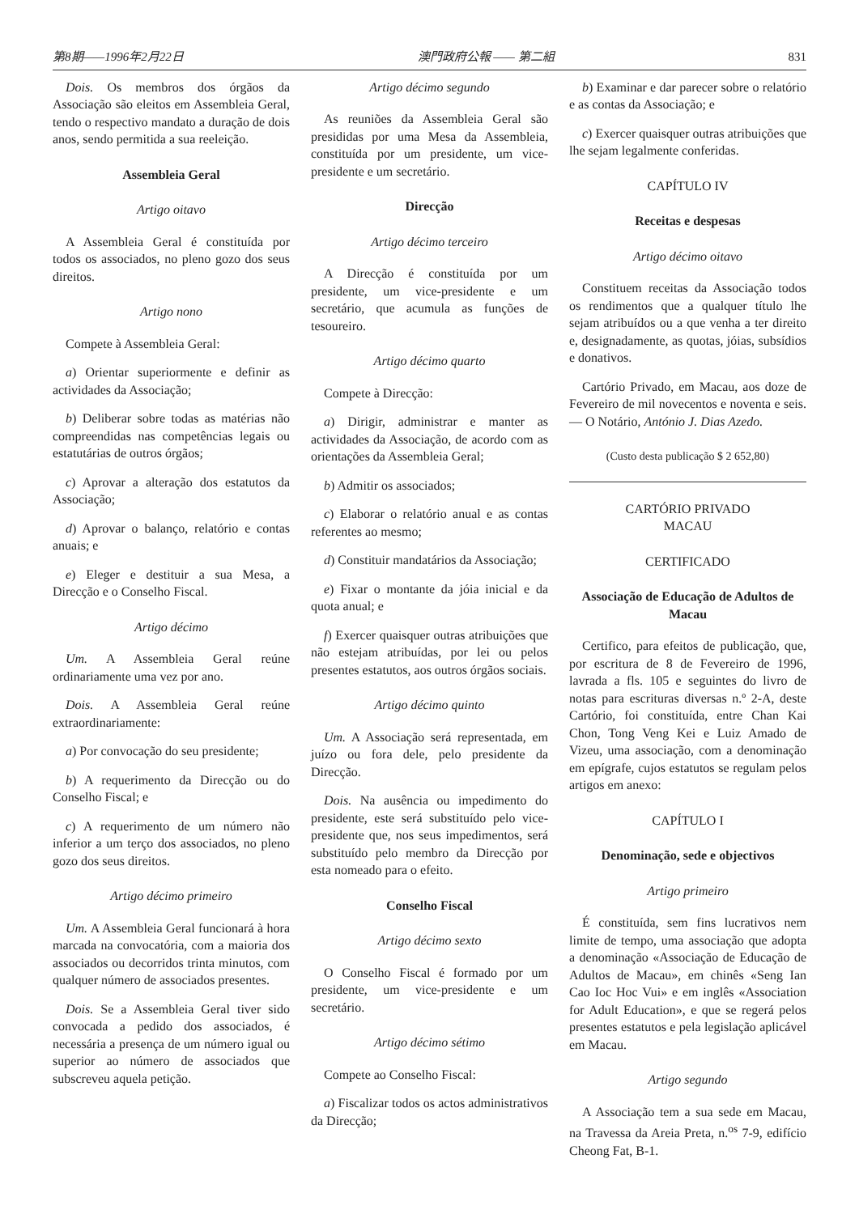第8期——1996年2月22日 澳門政府公報 —— 第二組 831
Dois. Os membros dos órgãos da Associação são eleitos em Assembleia Geral, tendo o respectivo mandato a duração de dois anos, sendo permitida a sua reeleição.
Assembleia Geral
Artigo oitavo
A Assembleia Geral é constituída por todos os associados, no pleno gozo dos seus direitos.
Artigo nono
Compete à Assembleia Geral:
a) Orientar superiormente e definir as actividades da Associação;
b) Deliberar sobre todas as matérias não compreendidas nas competências legais ou estatutárias de outros órgãos;
c) Aprovar a alteração dos estatutos da Associação;
d) Aprovar o balanço, relatório e contas anuais; e
e) Eleger e destituir a sua Mesa, a Direcção e o Conselho Fiscal.
Artigo décimo
Um. A Assembleia Geral reúne ordinariamente uma vez por ano.
Dois. A Assembleia Geral reúne extraordinariamente:
a) Por convocação do seu presidente;
b) A requerimento da Direcção ou do Conselho Fiscal; e
c) A requerimento de um número não inferior a um terço dos associados, no pleno gozo dos seus direitos.
Artigo décimo primeiro
Um. A Assembleia Geral funcionará à hora marcada na convocatória, com a maioria dos associados ou decorridos trinta minutos, com qualquer número de associados presentes.
Dois. Se a Assembleia Geral tiver sido convocada a pedido dos associados, é necessária a presença de um número igual ou superior ao número de associados que subscreveu aquela petição.
Artigo décimo segundo
As reuniões da Assembleia Geral são presididas por uma Mesa da Assembleia, constituída por um presidente, um vice-presidente e um secretário.
Direcção
Artigo décimo terceiro
A Direcção é constituída por um presidente, um vice-presidente e um secretário, que acumula as funções de tesoureiro.
Artigo décimo quarto
Compete à Direcção:
a) Dirigir, administrar e manter as actividades da Associação, de acordo com as orientações da Assembleia Geral;
b) Admitir os associados;
c) Elaborar o relatório anual e as contas referentes ao mesmo;
d) Constituir mandatários da Associação;
e) Fixar o montante da jóia inicial e da quota anual; e
f) Exercer quaisquer outras atribuições que não estejam atribuídas, por lei ou pelos presentes estatutos, aos outros órgãos sociais.
Artigo décimo quinto
Um. A Associação será representada, em juízo ou fora dele, pelo presidente da Direcção.
Dois. Na ausência ou impedimento do presidente, este será substituído pelo vice-presidente que, nos seus impedimentos, será substituído pelo membro da Direcção por esta nomeado para o efeito.
Conselho Fiscal
Artigo décimo sexto
O Conselho Fiscal é formado por um presidente, um vice-presidente e um secretário.
Artigo décimo sétimo
Compete ao Conselho Fiscal:
a) Fiscalizar todos os actos administrativos da Direcção;
b) Examinar e dar parecer sobre o relatório e as contas da Associação; e
c) Exercer quaisquer outras atribuições que lhe sejam legalmente conferidas.
CAPÍTULO IV
Receitas e despesas
Artigo décimo oitavo
Constituem receitas da Associação todos os rendimentos que a qualquer título lhe sejam atribuídos ou a que venha a ter direito e, designadamente, as quotas, jóias, subsídios e donativos.
Cartório Privado, em Macau, aos doze de Fevereiro de mil novecentos e noventa e seis. — O Notário, António J. Dias Azedo.
(Custo desta publicação $ 2 652,80)
CARTÓRIO PRIVADO
MACAU
CERTIFICADO
Associação de Educação de Adultos de Macau
Certifico, para efeitos de publicação, que, por escritura de 8 de Fevereiro de 1996, lavrada a fls. 105 e seguintes do livro de notas para escrituras diversas n.º 2-A, deste Cartório, foi constituída, entre Chan Kai Chon, Tong Veng Kei e Luiz Amado de Vizeu, uma associação, com a denominação em epígrafe, cujos estatutos se regulam pelos artigos em anexo:
CAPÍTULO I
Denominação, sede e objectivos
Artigo primeiro
É constituída, sem fins lucrativos nem limite de tempo, uma associação que adopta a denominação «Associação de Educação de Adultos de Macau», em chinês «Seng Ian Cao Ioc Hoc Vui» e em inglês «Association for Adult Education», e que se regerá pelos presentes estatutos e pela legislação aplicável em Macau.
Artigo segundo
A Associação tem a sua sede em Macau, na Travessa da Areia Preta, n.<sup>os</sup> 7-9, edifício Cheong Fat, B-1.